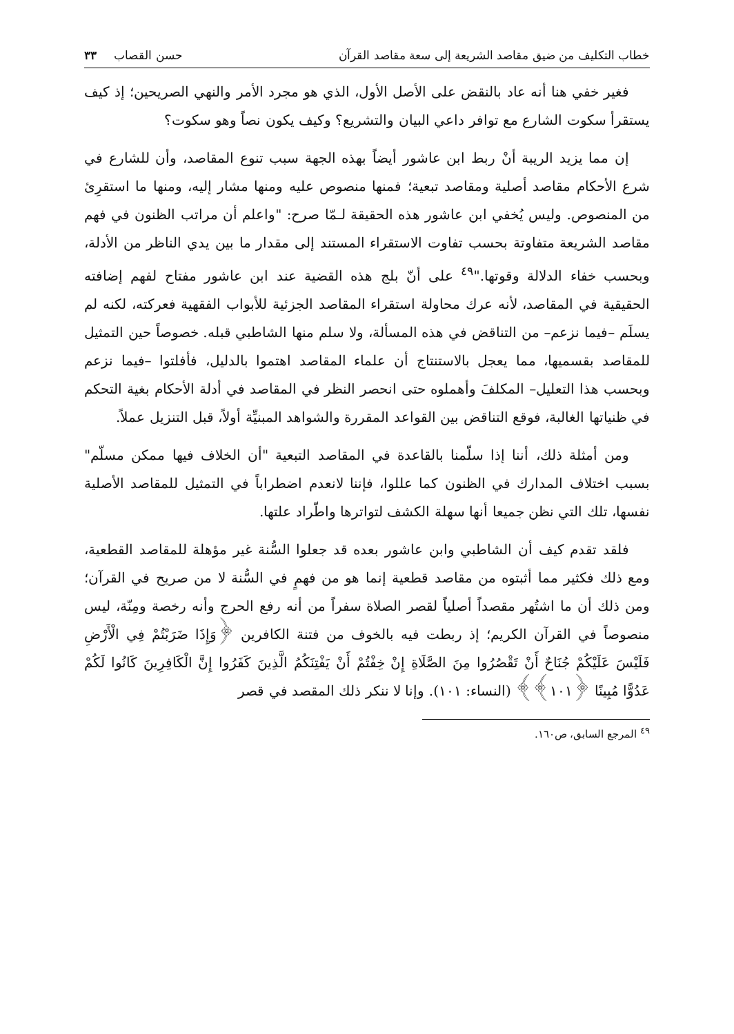خطاب التكليف من ضيق مقاصد الشريعة إلى سعة مقاصد القرآن حسن القصاب ٣٣
فغير خفي هنا أنه عاد بالنقض على الأصل الأول، الذي هو مجرد الأمر والنهي الصريحين؛ إذ كيف يستقرأ سكوت الشارع مع توافر داعي البيان والتشريع؟ وكيف يكون نصاً وهو سكوت؟
إن مما يزيد الريبة أنْ ربط ابن عاشور أيضاً بهذه الجهة سبب تنوع المقاصد، وأن للشارع في شرع الأحكام مقاصد أصلية ومقاصد تبعية؛ فمنها منصوص عليه ومنها مشار إليه، ومنها ما استقرِئ من المنصوص. وليس يُخفي ابن عاشور هذه الحقيقة لـمّا صرح: "واعلم أن مراتب الظنون في فهم مقاصد الشريعة متفاوتة بحسب تفاوت الاستقراء المستند إلى مقدار ما بين يدي الناظر من الأدلة، وبحسب خفاء الدلالة وقوتها."<sup>٤٩</sup> على أنّ بلج هذه القضية عند ابن عاشور مفتاح لفهم إضافته الحقيقية في المقاصد، لأنه عرك محاولة استقراء المقاصد الجزئية للأبواب الفقهية فعركته، لكنه لم يسلَم –فيما نزعم– من التناقض في هذه المسألة، ولا سلم منها الشاطبي قبله. خصوصاً حين التمثيل للمقاصد بقسميها، مما يعجل بالاستنتاج أن علماء المقاصد اهتموا بالدليل، فأفلتوا –فيما نزعم وبحسب هذا التعليل– المكلفَ وأهملوه حتى انحصر النظر في المقاصد في أدلة الأحكام بغية التحكم في ظنياتها الغالبة، فوقع التناقض بين القواعد المقررة والشواهد المبنيِّة أولاً، قبل التنزيل عملاً.
ومن أمثلة ذلك، أننا إذا سلّمنا بالقاعدة في المقاصد التبعية "أن الخلاف فيها ممكن مسلّم" بسبب اختلاف المدارك في الظنون كما عللوا، فإننا لانعدم اضطراباً في التمثيل للمقاصد الأصلية نفسها، تلك التي نظن جميعا أنها سهلة الكشف لتواترها واطّراد علتها.
فلقد تقدم كيف أن الشاطبي وابن عاشور بعده قد جعلوا السُّنة غير مؤهلة للمقاصد القطعية، ومع ذلك فكثير مما أثبتوه من مقاصد قطعية إنما هو من فهمٍ في السُّنة لا من صريح في القرآن؛ ومن ذلك أن ما اشتُهر مقصداً أصلياً لقصر الصلاة سفراً من أنه رفع الحرج وأنه رخصة ومِنّة، ليس منصوصاً في القرآن الكريم؛ إذ ربطت فيه بالخوف من فتنة الكافرين ﴿وَإِذَا ضَرَبْتُمْ فِي الْأَرْضِ فَلَيْسَ عَلَيْكُمْ جُنَاحٌ أَنْ تَقْصُرُوا مِنَ الصَّلَاةِ إِنْ خِفْتُمْ أَنْ يَفْتِنَكُمُ الَّذِينَ كَفَرُوا إِنَّ الْكَافِرِينَ كَانُوا لَكُمْ عَدُوًّا مُبِينًا ﴿١٠١﴾﴾ (النساء: ١٠١). وإنا لا ننكر ذلك المقصد في قصر
<sup>٤٩</sup> المرجع السابق، ص١٦٠.